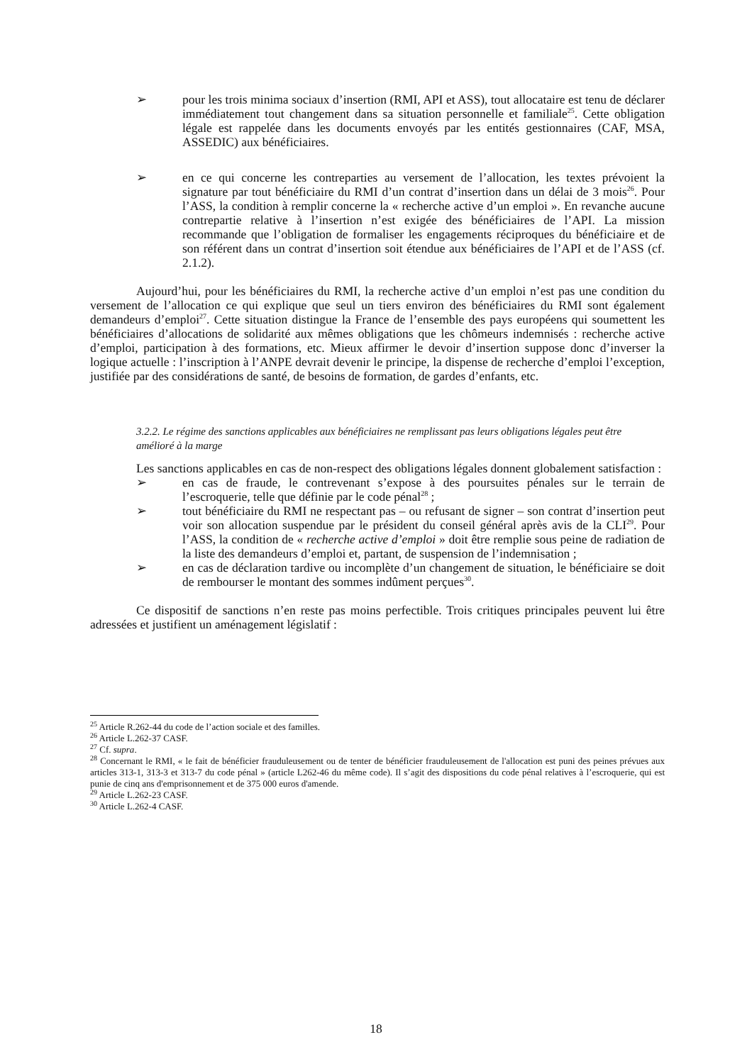➢ pour les trois minima sociaux d’insertion (RMI, API et ASS), tout allocataire est tenu de déclarer immédiatement tout changement dans sa situation personnelle et familiale<sup>25</sup>. Cette obligation légale est rappelée dans les documents envoyés par les entités gestionnaires (CAF, MSA, ASSEDIC) aux bénéficiaires.
➢ en ce qui concerne les contreparties au versement de l’allocation, les textes prévoient la signature par tout bénéficiaire du RMI d’un contrat d’insertion dans un délai de 3 mois<sup>26</sup>. Pour l’ASS, la condition à remplir concerne la « recherche active d’un emploi ». En revanche aucune contrepartie relative à l’insertion n’est exigée des bénéficiaires de l’API. La mission recommande que l’obligation de formaliser les engagements réciproques du bénéficiaire et de son référent dans un contrat d’insertion soit étendue aux bénéficiaires de l’API et de l’ASS (cf. 2.1.2).
Aujourd’hui, pour les bénéficiaires du RMI, la recherche active d’un emploi n’est pas une condition du versement de l’allocation ce qui explique que seul un tiers environ des bénéficiaires du RMI sont également demandeurs d’emploi<sup>27</sup>. Cette situation distingue la France de l’ensemble des pays européens qui soumettent les bénéficiaires d’allocations de solidarité aux mêmes obligations que les chômeurs indemnisés : recherche active d’emploi, participation à des formations, etc. Mieux affirmer le devoir d’insertion suppose donc d’inverser la logique actuelle : l’inscription à l’ANPE devrait devenir le principe, la dispense de recherche d’emploi l’exception, justifiée par des considérations de santé, de besoins de formation, de gardes d’enfants, etc.
3.2.2. Le régime des sanctions applicables aux bénéficiaires ne remplissant pas leurs obligations légales peut être
amélioré à la marge
Les sanctions applicables en cas de non-respect des obligations légales donnent globalement satisfaction :
➢ en cas de fraude, le contrevenant s’expose à des poursuites pénales sur le terrain de l’escroquerie, telle que définie par le code pénal<sup>28</sup> ;
➢ tout bénéficiaire du RMI ne respectant pas – ou refusant de signer – son contrat d’insertion peut voir son allocation suspendue par le président du conseil général après avis de la CLI<sup>29</sup>. Pour l’ASS, la condition de « recherche active d’emploi » doit être remplie sous peine de radiation de la liste des demandeurs d’emploi et, partant, de suspension de l’indemnisation ;
➢ en cas de déclaration tardive ou incomplète d’un changement de situation, le bénéficiaire se doit de rembourser le montant des sommes indûment perçues<sup>30</sup>.
Ce dispositif de sanctions n’en reste pas moins perfectible. Trois critiques principales peuvent lui être adressées et justifient un aménagement législatif :
<sup>25</sup> Article R.262-44 du code de l’action sociale et des familles.
<sup>26</sup> Article L.262-37 CASF.
<sup>27</sup> Cf. supra.
<sup>28</sup> Concernant le RMI, « le fait de bénéficier frauduleusement ou de tenter de bénéficier frauduleusement de l'allocation est puni des peines prévues aux articles 313-1, 313-3 et 313-7 du code pénal » (article L262-46 du même code). Il s’agit des dispositions du code pénal relatives à l’escroquerie, qui est punie de cinq ans d'emprisonnement et de 375 000 euros d'amende.
<sup>29</sup> Article L.262-23 CASF.
<sup>30</sup> Article L.262-4 CASF.
18